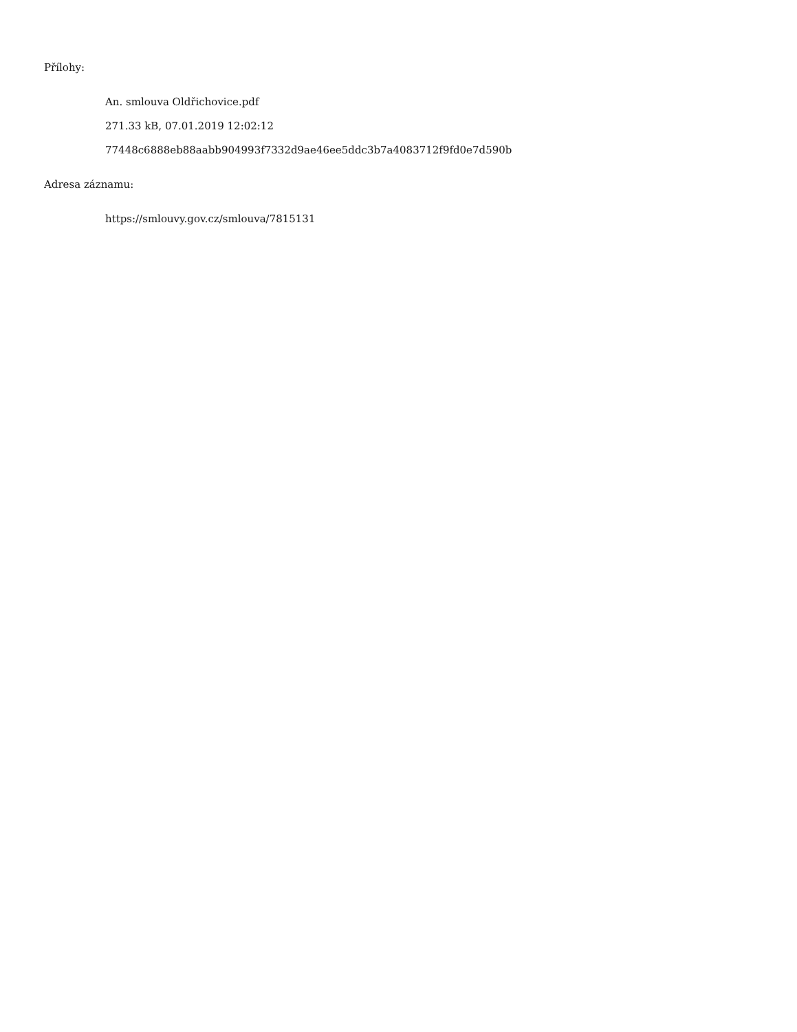Přílohy:
An. smlouva Oldřichovice.pdf
271.33 kB, 07.01.2019 12:02:12
77448c6888eb88aabb904993f7332d9ae46ee5ddc3b7a4083712f9fd0e7d590b
Adresa záznamu:
https://smlouvy.gov.cz/smlouva/7815131